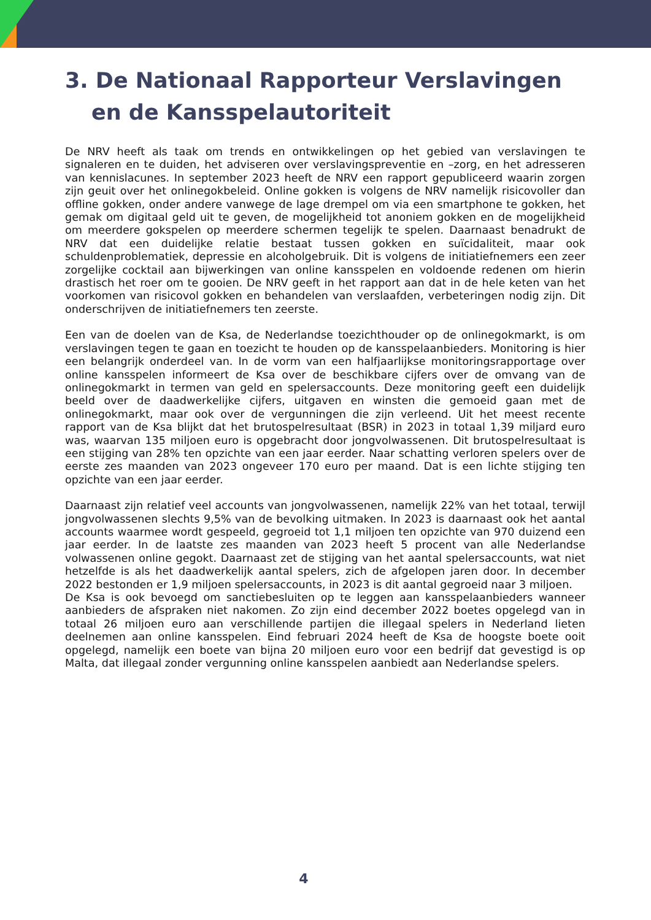3. De Nationaal Rapporteur Verslavingen en de Kansspelautoriteit
De NRV heeft als taak om trends en ontwikkelingen op het gebied van verslavingen te signaleren en te duiden, het adviseren over verslavingspreventie en –zorg, en het adresseren van kennislacunes. In september 2023 heeft de NRV een rapport gepubliceerd waarin zorgen zijn geuit over het onlinegokbeleid. Online gokken is volgens de NRV namelijk risicovoller dan offline gokken, onder andere vanwege de lage drempel om via een smartphone te gokken, het gemak om digitaal geld uit te geven, de mogelijkheid tot anoniem gokken en de mogelijkheid om meerdere gokspelen op meerdere schermen tegelijk te spelen. Daarnaast benadrukt de NRV dat een duidelijke relatie bestaat tussen gokken en suïcidaliteit, maar ook schuldenproblematiek, depressie en alcoholgebruik. Dit is volgens de initiatiefnemers een zeer zorgelijke cocktail aan bijwerkingen van online kansspelen en voldoende redenen om hierin drastisch het roer om te gooien. De NRV geeft in het rapport aan dat in de hele keten van het voorkomen van risicovol gokken en behandelen van verslaafden, verbeteringen nodig zijn. Dit onderschrijven de initiatiefnemers ten zeerste.
Een van de doelen van de Ksa, de Nederlandse toezichthouder op de onlinegokmarkt, is om verslavingen tegen te gaan en toezicht te houden op de kansspelaanbieders. Monitoring is hier een belangrijk onderdeel van. In de vorm van een halfjaarlijkse monitoringsrapportage over online kansspelen informeert de Ksa over de beschikbare cijfers over de omvang van de onlinegokmarkt in termen van geld en spelersaccounts. Deze monitoring geeft een duidelijk beeld over de daadwerkelijke cijfers, uitgaven en winsten die gemoeid gaan met de onlinegokmarkt, maar ook over de vergunningen die zijn verleend. Uit het meest recente rapport van de Ksa blijkt dat het brutospelresultaat (BSR) in 2023 in totaal 1,39 miljard euro was, waarvan 135 miljoen euro is opgebracht door jongvolwassenen. Dit brutospelresultaat is een stijging van 28% ten opzichte van een jaar eerder. Naar schatting verloren spelers over de eerste zes maanden van 2023 ongeveer 170 euro per maand. Dat is een lichte stijging ten opzichte van een jaar eerder.
Daarnaast zijn relatief veel accounts van jongvolwassenen, namelijk 22% van het totaal, terwijl jongvolwassenen slechts 9,5% van de bevolking uitmaken. In 2023 is daarnaast ook het aantal accounts waarmee wordt gespeeld, gegroeid tot 1,1 miljoen ten opzichte van 970 duizend een jaar eerder. In de laatste zes maanden van 2023 heeft 5 procent van alle Nederlandse volwassenen online gegokt. Daarnaast zet de stijging van het aantal spelersaccounts, wat niet hetzelfde is als het daadwerkelijk aantal spelers, zich de afgelopen jaren door. In december 2022 bestonden er 1,9 miljoen spelersaccounts, in 2023 is dit aantal gegroeid naar 3 miljoen.
De Ksa is ook bevoegd om sanctiebesluiten op te leggen aan kansspelaanbieders wanneer aanbieders de afspraken niet nakomen. Zo zijn eind december 2022 boetes opgelegd van in totaal 26 miljoen euro aan verschillende partijen die illegaal spelers in Nederland lieten deelnemen aan online kansspelen. Eind februari 2024 heeft de Ksa de hoogste boete ooit opgelegd, namelijk een boete van bijna 20 miljoen euro voor een bedrijf dat gevestigd is op Malta, dat illegaal zonder vergunning online kansspelen aanbiedt aan Nederlandse spelers.
4